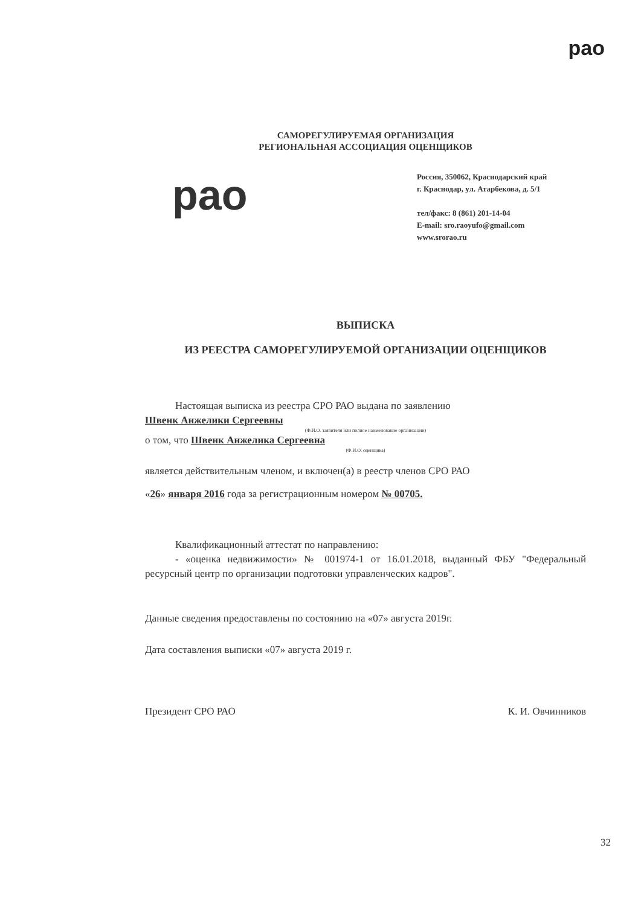рао
САМОРЕГУЛИРУЕМАЯ ОРГАНИЗАЦИЯ
РЕГИОНАЛЬНАЯ АССОЦИАЦИЯ ОЦЕНЩИКОВ
рао
Россия, 350062, Краснодарский край
г. Краснодар, ул. Атарбекова, д. 5/1
тел/факс: 8 (861) 201-14-04
E-mail: sro.raoyufo@gmail.com
www.srorao.ru
ВЫПИСКА
ИЗ РЕЕСТРА САМОРЕГУЛИРУЕМОЙ ОРГАНИЗАЦИИ ОЦЕНЩИКОВ
Настоящая выписка из реестра СРО РАО выдана по заявлению
Швенк Анжелики Сергеевны
(Ф.И.О. заявителя или полное наименование организации)
о том, что Швенк Анжелика Сергеевна
(Ф.И.О. оценщика)
является действительным членом, и включен(а) в реестр членов СРО РАО
«26» января 2016 года за регистрационным номером № 00705.
Квалификационный аттестат по направлению:
- «оценка недвижимости» № 001974-1 от 16.01.2018, выданный ФБУ "Федеральный ресурсный центр по организации подготовки управленческих кадров".
Данные сведения предоставлены по состоянию на «07» августа 2019г.
Дата составления выписки «07» августа 2019 г.
Президент СРО РАО К. И. Овчинников
32